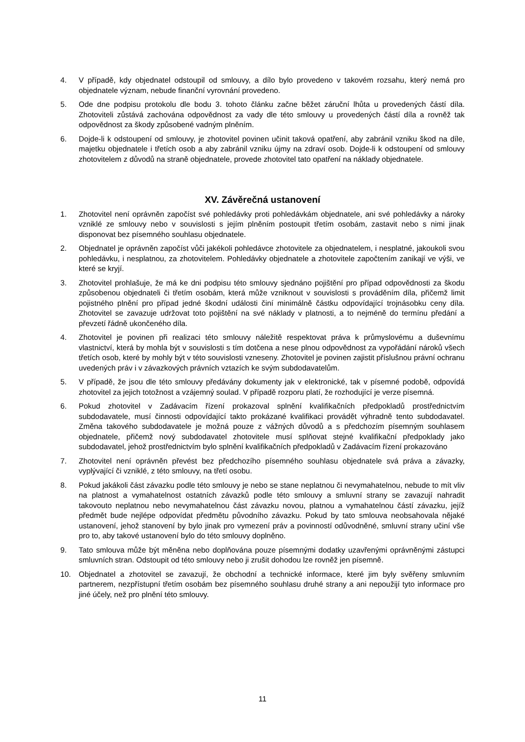4. V případě, kdy objednatel odstoupil od smlouvy, a dílo bylo provedeno v takovém rozsahu, který nemá pro objednatele význam, nebude finanční vyrovnání provedeno.
5. Ode dne podpisu protokolu dle bodu 3. tohoto článku začne běžet záruční lhůta u provedených částí díla. Zhotoviteli zůstává zachována odpovědnost za vady dle této smlouvy u provedených částí díla a rovněž tak odpovědnost za škody způsobené vadným plněním.
6. Dojde-li k odstoupení od smlouvy, je zhotovitel povinen učinit taková opatření, aby zabránil vzniku škod na díle, majetku objednatele i třetích osob a aby zabránil vzniku újmy na zdraví osob. Dojde-li k odstoupení od smlouvy zhotovitelem z důvodů na straně objednatele, provede zhotovitel tato opatření na náklady objednatele.
XV. Závěrečná ustanovení
1. Zhotovitel není oprávněn započíst své pohledávky proti pohledávkám objednatele, ani své pohledávky a nároky vzniklé ze smlouvy nebo v souvislosti s jejím plněním postoupit třetím osobám, zastavit nebo s nimi jinak disponovat bez písemného souhlasu objednatele.
2. Objednatel je oprávněn započíst vůči jakékoli pohledávce zhotovitele za objednatelem, i nesplatné, jakoukoli svou pohledávku, i nesplatnou, za zhotovitelem. Pohledávky objednatele a zhotovitele započtením zanikají ve výši, ve které se kryjí.
3. Zhotovitel prohlašuje, že má ke dni podpisu této smlouvy sjednáno pojištění pro případ odpovědnosti za škodu způsobenou objednateli či třetím osobám, která může vzniknout v souvislosti s prováděním díla, přičemž limit pojistného plnění pro případ jedné škodní události činí minimálně částku odpovídající trojnásobku ceny díla. Zhotovitel se zavazuje udržovat toto pojištění na své náklady v platnosti, a to nejméně do termínu předání a převzetí řádně ukončeného díla.
4. Zhotovitel je povinen při realizaci této smlouvy náležitě respektovat práva k průmyslovému a duševnímu vlastnictví, která by mohla být v souvislosti s tím dotčena a nese plnou odpovědnost za vypořádání nároků všech třetích osob, které by mohly být v této souvislosti vzneseny. Zhotovitel je povinen zajistit příslušnou právní ochranu uvedených práv i v závazkových právních vztazích ke svým subdodavatelům.
5. V případě, že jsou dle této smlouvy předávány dokumenty jak v elektronické, tak v písemné podobě, odpovídá zhotovitel za jejich totožnost a vzájemný soulad. V případě rozporu platí, že rozhodující je verze písemná.
6. Pokud zhotovitel v Zadávacím řízení prokazoval splnění kvalifikačních předpokladů prostřednictvím subdodavatele, musí činnosti odpovídající takto prokázané kvalifikaci provádět výhradně tento subdodavatel. Změna takového subdodavatele je možná pouze z vážných důvodů a s předchozím písemným souhlasem objednatele, přičemž nový subdodavatel zhotovitele musí splňovat stejné kvalifikační předpoklady jako subdodavatel, jehož prostřednictvím bylo splnění kvalifikačních předpokladů v Zadávacím řízení prokazováno
7. Zhotovitel není oprávněn převést bez předchozího písemného souhlasu objednatele svá práva a závazky, vyplývající či vzniklé, z této smlouvy, na třetí osobu.
8. Pokud jakákoli část závazku podle této smlouvy je nebo se stane neplatnou či nevymahatelnou, nebude to mít vliv na platnost a vymahatelnost ostatních závazků podle této smlouvy a smluvní strany se zavazují nahradit takovouto neplatnou nebo nevymahatelnou část závazku novou, platnou a vymahatelnou částí závazku, jejíž předmět bude nejlépe odpovídat předmětu původního závazku. Pokud by tato smlouva neobsahovala nějaké ustanovení, jehož stanovení by bylo jinak pro vymezení práv a povinností odůvodněné, smluvní strany učiní vše pro to, aby takové ustanovení bylo do této smlouvy doplněno.
9. Tato smlouva může být měněna nebo doplňována pouze písemnými dodatky uzavřenými oprávněnými zástupci smluvních stran. Odstoupit od této smlouvy nebo ji zrušit dohodou lze rovněž jen písemně.
10. Objednatel a zhotovitel se zavazují, že obchodní a technické informace, které jim byly svěřeny smluvním partnerem, nezpřístupní třetím osobám bez písemného souhlasu druhé strany a ani nepoužijí tyto informace pro jiné účely, než pro plnění této smlouvy.
11